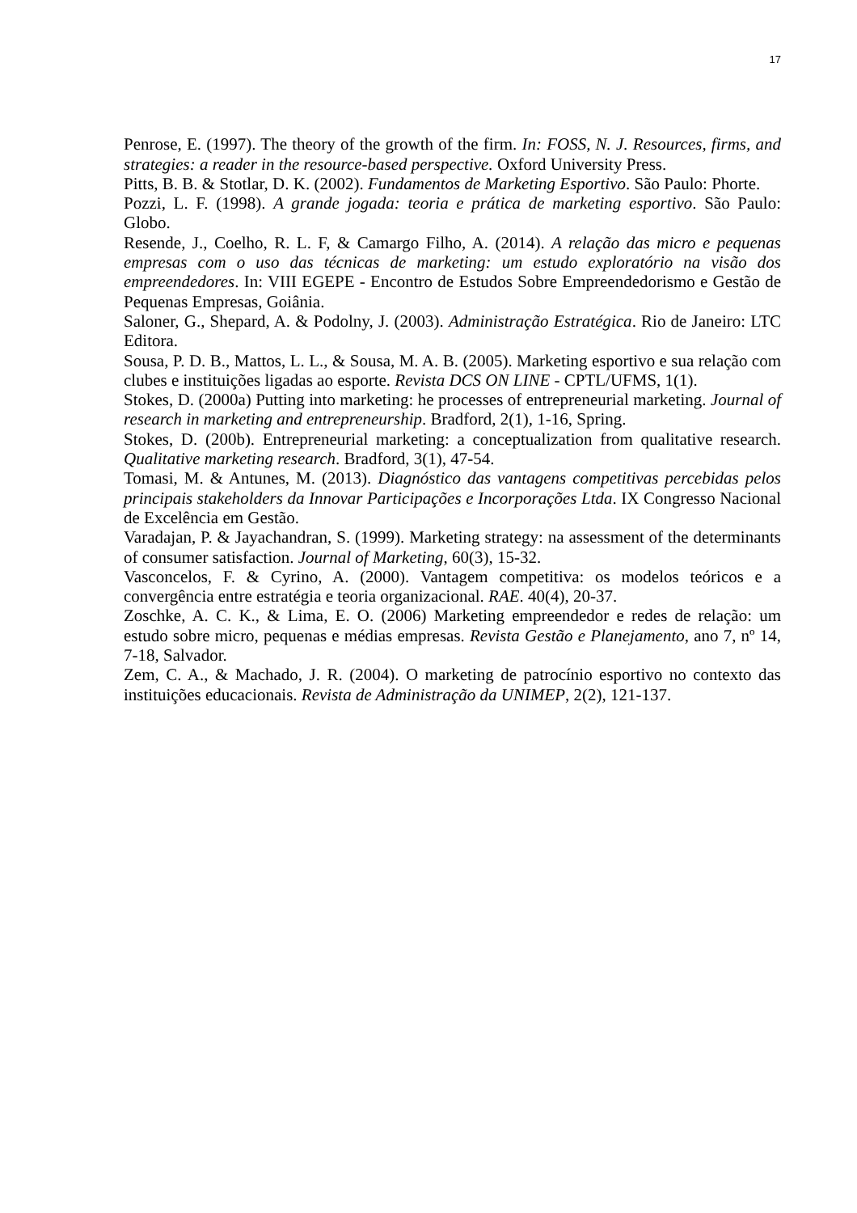17
Penrose, E. (1997). The theory of the growth of the firm. In: FOSS, N. J. Resources, firms, and strategies: a reader in the resource-based perspective. Oxford University Press.
Pitts, B. B. & Stotlar, D. K. (2002). Fundamentos de Marketing Esportivo. São Paulo: Phorte.
Pozzi, L. F. (1998). A grande jogada: teoria e prática de marketing esportivo. São Paulo: Globo.
Resende, J., Coelho, R. L. F, & Camargo Filho, A. (2014). A relação das micro e pequenas empresas com o uso das técnicas de marketing: um estudo exploratório na visão dos empreendedores. In: VIII EGEPE - Encontro de Estudos Sobre Empreendedorismo e Gestão de Pequenas Empresas, Goiânia.
Saloner, G., Shepard, A. & Podolny, J. (2003). Administração Estratégica. Rio de Janeiro: LTC Editora.
Sousa, P. D. B., Mattos, L. L., & Sousa, M. A. B. (2005). Marketing esportivo e sua relação com clubes e instituições ligadas ao esporte. Revista DCS ON LINE - CPTL/UFMS, 1(1).
Stokes, D. (2000a) Putting into marketing: he processes of entrepreneurial marketing. Journal of research in marketing and entrepreneurship. Bradford, 2(1), 1-16, Spring.
Stokes, D. (200b). Entrepreneurial marketing: a conceptualization from qualitative research. Qualitative marketing research. Bradford, 3(1), 47-54.
Tomasi, M. & Antunes, M. (2013). Diagnóstico das vantagens competitivas percebidas pelos principais stakeholders da Innovar Participações e Incorporações Ltda. IX Congresso Nacional de Excelência em Gestão.
Varadajan, P. & Jayachandran, S. (1999). Marketing strategy: na assessment of the determinants of consumer satisfaction. Journal of Marketing, 60(3), 15-32.
Vasconcelos, F. & Cyrino, A. (2000). Vantagem competitiva: os modelos teóricos e a convergência entre estratégia e teoria organizacional. RAE. 40(4), 20-37.
Zoschke, A. C. K., & Lima, E. O. (2006) Marketing empreendedor e redes de relação: um estudo sobre micro, pequenas e médias empresas. Revista Gestão e Planejamento, ano 7, nº 14, 7-18, Salvador.
Zem, C. A., & Machado, J. R. (2004). O marketing de patrocínio esportivo no contexto das instituições educacionais. Revista de Administração da UNIMEP, 2(2), 121-137.